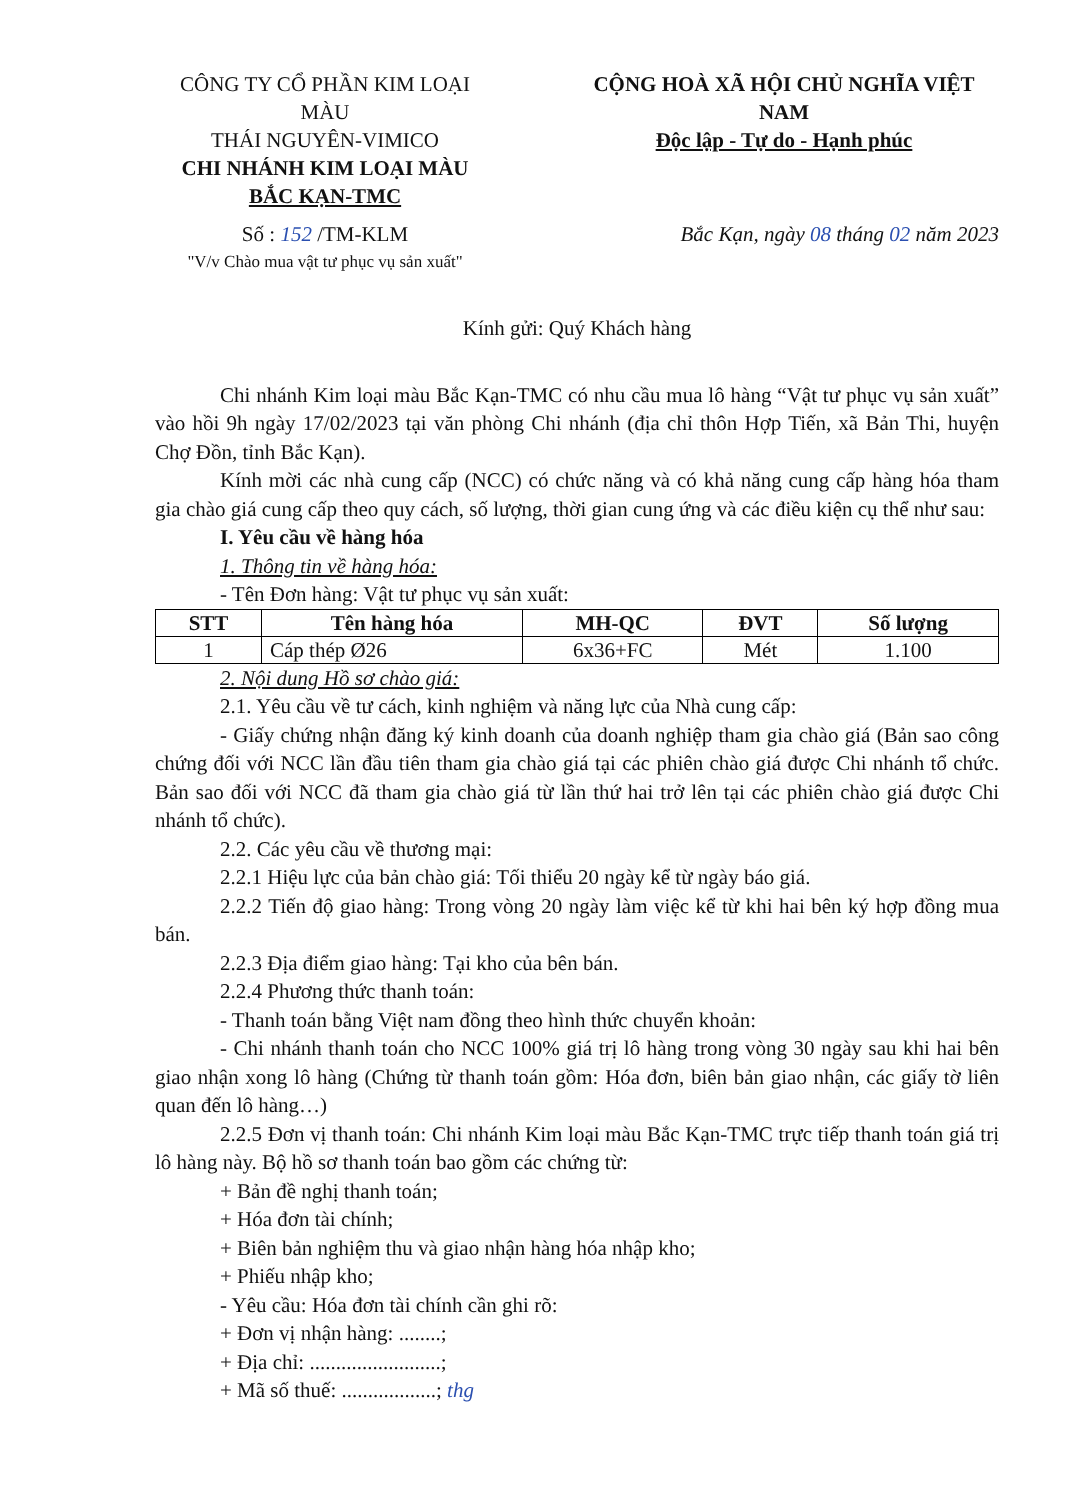CÔNG TY CỔ PHẦN KIM LOẠI MÀU
THÁI NGUYÊN-VIMICO
CHI NHÁNH KIM LOẠI MÀU
BẮC KẠN-TMC
Số : 152 /TM-KLM
"V/v Chào mua vật tư phục vụ sản xuất"
CỘNG HOÀ XÃ HỘI CHỦ NGHĨA VIỆT NAM
Độc lập - Tự do - Hạnh phúc
Bắc Kạn, ngày 08 tháng 02 năm 2023
Kính gửi: Quý Khách hàng
Chi nhánh Kim loại màu Bắc Kạn-TMC có nhu cầu mua lô hàng “Vật tư phục vụ sản xuất” vào hồi 9h ngày 17/02/2023 tại văn phòng Chi nhánh (địa chỉ thôn Hợp Tiến, xã Bản Thi, huyện Chợ Đồn, tỉnh Bắc Kạn).
Kính mời các nhà cung cấp (NCC) có chức năng và có khả năng cung cấp hàng hóa tham gia chào giá cung cấp theo quy cách, số lượng, thời gian cung ứng và các điều kiện cụ thể như sau:
I. Yêu cầu về hàng hóa
1. Thông tin về hàng hóa:
- Tên Đơn hàng: Vật tư phục vụ sản xuất:
| STT | Tên hàng hóa | MH-QC | ĐVT | Số lượng |
| --- | --- | --- | --- | --- |
| 1 | Cáp thép Ø26 | 6x36+FC | Mét | 1.100 |
2. Nội dung Hồ sơ chào giá:
2.1. Yêu cầu về tư cách, kinh nghiệm và năng lực của Nhà cung cấp:
- Giấy chứng nhận đăng ký kinh doanh của doanh nghiệp tham gia chào giá (Bản sao công chứng đối với NCC lần đầu tiên tham gia chào giá tại các phiên chào giá được Chi nhánh tổ chức. Bản sao đối với NCC đã tham gia chào giá từ lần thứ hai trở lên tại các phiên chào giá được Chi nhánh tổ chức).
2.2. Các yêu cầu về thương mại:
2.2.1 Hiệu lực của bản chào giá: Tối thiểu 20 ngày kể từ ngày báo giá.
2.2.2 Tiến độ giao hàng: Trong vòng 20 ngày làm việc kể từ khi hai bên ký hợp đồng mua bán.
2.2.3 Địa điểm giao hàng: Tại kho của bên bán.
2.2.4 Phương thức thanh toán:
- Thanh toán bằng Việt nam đồng theo hình thức chuyển khoản:
- Chi nhánh thanh toán cho NCC 100% giá trị lô hàng trong vòng 30 ngày sau khi hai bên giao nhận xong lô hàng (Chứng từ thanh toán gồm: Hóa đơn, biên bản giao nhận, các giấy tờ liên quan đến lô hàng…)
2.2.5 Đơn vị thanh toán: Chi nhánh Kim loại màu Bắc Kạn-TMC trực tiếp thanh toán giá trị lô hàng này. Bộ hồ sơ thanh toán bao gồm các chứng từ:
+ Bản đề nghị thanh toán;
+ Hóa đơn tài chính;
+ Biên bản nghiệm thu và giao nhận hàng hóa nhập kho;
+ Phiếu nhập kho;
- Yêu cầu: Hóa đơn tài chính cần ghi rõ:
+ Đơn vị nhận hàng: ........;
+ Địa chỉ: .........................;
+ Mã số thuế: ..................; thg